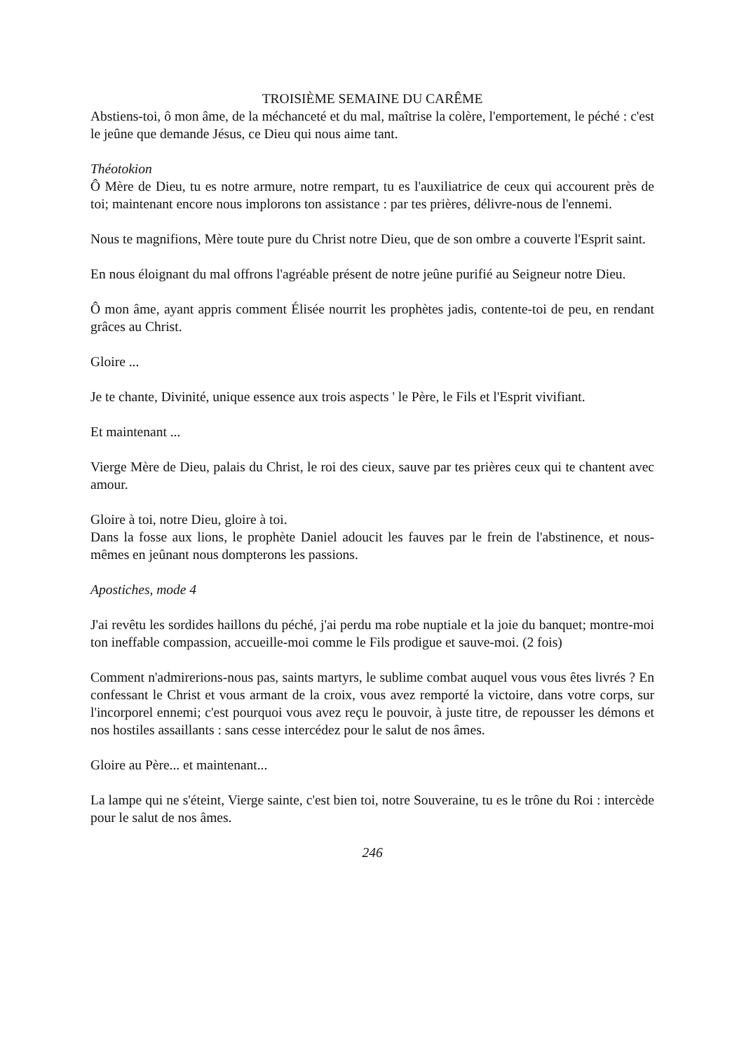TROISIÈME SEMAINE DU CARÊME
Abstiens-toi, ô mon âme, de la méchanceté et du mal, maîtrise la colère, l'emportement, le péché : c'est le jeûne que demande Jésus, ce Dieu qui nous aime tant.
Théotokion
Ô Mère de Dieu, tu es notre armure, notre rempart, tu es l'auxiliatrice de ceux qui accourent près de toi; maintenant encore nous implorons ton assistance : par tes prières, délivre-nous de l'ennemi.
Nous te magnifions, Mère toute pure du Christ notre Dieu, que de son ombre a couverte l'Esprit saint.
En nous éloignant du mal offrons l'agréable présent de notre jeûne purifié au Seigneur notre Dieu.
Ô mon âme, ayant appris comment Élisée nourrit les prophètes jadis, contente-toi de peu, en rendant grâces au Christ.
Gloire ...
Je te chante, Divinité, unique essence aux trois aspects ' le Père, le Fils et l'Esprit vivifiant.
Et maintenant ...
Vierge Mère de Dieu, palais du Christ, le roi des cieux, sauve par tes prières ceux qui te chantent avec amour.
Gloire à toi, notre Dieu, gloire à toi.
Dans la fosse aux lions, le prophète Daniel adoucit les fauves par le frein de l'abstinence, et nous-mêmes en jeûnant nous dompterons les passions.
Apostiches, mode 4
J'ai revêtu les sordides haillons du péché, j'ai perdu ma robe nuptiale et la joie du banquet; montre-moi ton ineffable compassion, accueille-moi comme le Fils prodigue et sauve-moi. (2 fois)
Comment n'admirerions-nous pas, saints martyrs, le sublime combat auquel vous vous êtes livrés ? En confessant le Christ et vous armant de la croix, vous avez remporté la victoire, dans votre corps, sur l'incorporel ennemi; c'est pourquoi vous avez reçu le pouvoir, à juste titre, de repousser les démons et nos hostiles assaillants : sans cesse intercédez pour le salut de nos âmes.
Gloire au Père... et maintenant...
La lampe qui ne s'éteint, Vierge sainte, c'est bien toi, notre Souveraine, tu es le trône du Roi : intercède pour le salut de nos âmes.
246